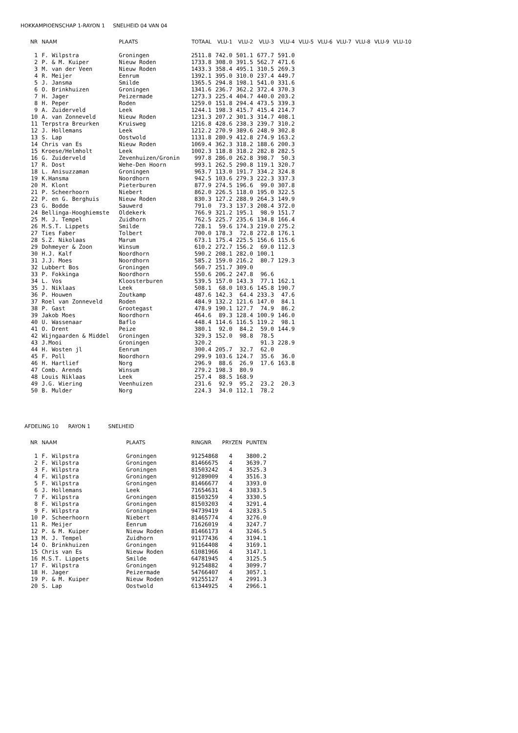HOKKAMPIOENSCHAP 1-RAYON 1 SNELHEID 04 VAN 04
| NR | NAAM | PLAATS | TOTAAL | VLU-1 | VLU-2 | VLU-3 | VLU-4 | VLU-5 | VLU-6 | VLU-7 | VLU-8 | VLU-9 | VLU-10 |
| --- | --- | --- | --- | --- | --- | --- | --- | --- | --- | --- | --- | --- | --- |
| 1 | F. Wilpstra | Groningen | 2511.8 | 742.0 | 501.1 | 677.7 | 591.0 | | | | | | |
| 2 | P. & M. Kuiper | Nieuw Roden | 1733.8 | 308.0 | 391.5 | 562.7 | 471.6 | | | | | | |
| 3 | M. van der Veen | Nieuw Roden | 1433.3 | 358.4 | 495.1 | 310.5 | 269.3 | | | | | | |
| 4 | R. Meijer | Eenrum | 1392.1 | 395.0 | 310.0 | 237.4 | 449.7 | | | | | | |
| 5 | J. Jansma | Smilde | 1365.5 | 294.8 | 198.1 | 541.0 | 331.6 | | | | | | |
| 6 | O. Brinkhuizen | Groningen | 1341.6 | 236.7 | 362.2 | 372.4 | 370.3 | | | | | | |
| 7 | H. Jager | Peizermade | 1273.3 | 225.4 | 404.7 | 440.0 | 203.2 | | | | | | |
| 8 | H. Peper | Roden | 1259.0 | 151.8 | 294.4 | 473.5 | 339.3 | | | | | | |
| 9 | A. Zuiderveld | Leek | 1244.1 | 198.3 | 415.7 | 415.4 | 214.7 | | | | | | |
| 10 | A. van Zonneveld | Nieuw Roden | 1231.3 | 207.2 | 301.3 | 314.7 | 408.1 | | | | | | |
| 11 | Terpstra Breurken | Kruisweg | 1216.8 | 428.6 | 238.3 | 239.7 | 310.2 | | | | | | |
| 12 | J. Hollemans | Leek | 1212.2 | 270.9 | 389.6 | 248.9 | 302.8 | | | | | | |
| 13 | S. Lap | Oostwold | 1131.8 | 280.9 | 412.8 | 274.9 | 163.2 | | | | | | |
| 14 | Chris van Es | Nieuw Roden | 1069.4 | 362.3 | 318.2 | 188.6 | 200.3 | | | | | | |
| 15 | Kroese/Helmholt | Leek | 1002.3 | 118.8 | 318.2 | 282.8 | 282.5 | | | | | | |
| 16 | G. Zuiderveld | Zevenhuizen/Gronin | 997.8 | 286.0 | 262.8 | 398.7 | 50.3 | | | | | | |
| 17 | R. Dost | Wehe-Den Hoorn | 993.1 | 262.5 | 290.8 | 119.1 | 320.7 | | | | | | |
| 18 | L. Anisuzzaman | Groningen | 963.7 | 113.0 | 191.7 | 334.2 | 324.8 | | | | | | |
| 19 | K.Hansma | Noordhorn | 942.5 | 103.6 | 279.3 | 222.3 | 337.3 | | | | | | |
| 20 | M. Klont | Pieterburen | 877.9 | 274.5 | 196.6 | 99.0 | 307.8 | | | | | | |
| 21 | P. Scheerhoorn | Niebert | 862.0 | 226.5 | 118.0 | 195.0 | 322.5 | | | | | | |
| 22 | P. en G. Berghuis | Nieuw Roden | 830.3 | 127.2 | 288.9 | 264.3 | 149.9 | | | | | | |
| 23 | G. Bodde | Sauwerd | 791.0 | 73.3 | 137.3 | 208.4 | 372.0 | | | | | | |
| 24 | Bellinga-Hooghiemste | Oldekerk | 766.9 | 321.2 | 195.1 | 98.9 | 151.7 | | | | | | |
| 25 | M. J. Tempel | Zuidhorn | 762.5 | 225.7 | 235.6 | 134.8 | 166.4 | | | | | | |
| 26 | M.S.T. Lippets | Smilde | 728.1 | 59.6 | 174.3 | 219.0 | 275.2 | | | | | | |
| 27 | Ties Faber | Tolbert | 700.0 | 178.3 | 72.8 | 272.8 | 176.1 | | | | | | |
| 28 | S.Z. Nikolaas | Marum | 673.1 | 175.4 | 225.5 | 156.6 | 115.6 | | | | | | |
| 29 | Dohmeyer & Zoon | Winsum | 610.2 | 272.7 | 156.2 | 69.0 | 112.3 | | | | | | |
| 30 | H.J. Kalf | Noordhorn | 590.2 | 208.1 | 282.0 | 100.1 | | | | | | | |
| 31 | J.J. Moes | Noordhorn | 585.2 | 159.0 | 216.2 | 80.7 | 129.3 | | | | | | |
| 32 | Lubbert Bos | Groningen | 560.7 | 251.7 | 309.0 | | | | | | | | |
| 33 | P. Fokkinga | Noordhorn | 550.6 | 206.2 | 247.8 | 96.6 | | | | | | | |
| 34 | L. Vos | Kloosterburen | 539.5 | 157.0 | 143.3 | 77.1 | 162.1 | | | | | | |
| 35 | J. Niklaas | Leek | 508.1 | 68.0 | 103.6 | 145.8 | 190.7 | | | | | | |
| 36 | P. Houwen | Zoutkamp | 487.6 | 142.3 | 64.4 | 233.3 | 47.6 | | | | | | |
| 37 | Roel van Zonneveld | Roden | 484.9 | 132.2 | 121.6 | 147.0 | 84.1 | | | | | | |
| 38 | P. Gast | Grootegast | 478.9 | 190.1 | 127.7 | 74.9 | 86.2 | | | | | | |
| 39 | Jakob Moes | Noordhorn | 464.6 | 89.3 | 128.4 | 100.9 | 146.0 | | | | | | |
| 40 | U. Wassenaar | Baflo | 448.4 | 114.6 | 116.5 | 119.2 | 98.1 | | | | | | |
| 41 | O. Drent | Peize | 380.1 | 92.0 | 84.2 | 59.0 | 144.9 | | | | | | |
| 42 | Wijngaarden & Middel | Groningen | 329.3 | 152.0 | 98.8 | 78.5 | | | | | | | |
| 43 | J.Mooi | Groningen | 320.2 | | | 91.3 | 228.9 | | | | | | |
| 44 | H. Wosten jl | Eenrum | 300.4 | 205.7 | 32.7 | 62.0 | | | | | | | |
| 45 | F. Poll | Noordhorn | 299.9 | 103.6 | 124.7 | 35.6 | 36.0 | | | | | | |
| 46 | H. Hartlief | Norg | 296.9 | 88.6 | 26.9 | 17.6 | 163.8 | | | | | | |
| 47 | Comb. Arends | Winsum | 279.2 | 198.3 | 80.9 | | | | | | | | |
| 48 | Louis Niklaas | Leek | 257.4 | 88.5 | 168.9 | | | | | | | | |
| 49 | J.G. Wiering | Veenhuizen | 231.6 | 92.9 | 95.2 | 23.2 | 20.3 | | | | | | |
| 50 | B. Mulder | Norg | 224.3 | 34.0 | 112.1 | 78.2 | | | | | | | |
AFDELING 10 RAYON 1 SNELHEID
| NR | NAAM | PLAATS | RINGNR | PRYZEN | PUNTEN |
| --- | --- | --- | --- | --- | --- |
| 1 | F. Wilpstra | Groningen | 91254868 | 4 | 3800.2 |
| 2 | F. Wilpstra | Groningen | 81466675 | 4 | 3639.7 |
| 3 | F. Wilpstra | Groningen | 81503242 | 4 | 3525.3 |
| 4 | F. Wilpstra | Groningen | 91289009 | 4 | 3516.3 |
| 5 | F. Wilpstra | Groningen | 81466677 | 4 | 3393.0 |
| 6 | J. Hollemans | Leek | 71654631 | 4 | 3383.5 |
| 7 | F. Wilpstra | Groningen | 81503259 | 4 | 3330.5 |
| 8 | F. Wilpstra | Groningen | 81503203 | 4 | 3291.4 |
| 9 | F. Wilpstra | Groningen | 94739419 | 4 | 3283.5 |
| 10 | P. Scheerhoorn | Niebert | 81465774 | 4 | 3276.0 |
| 11 | R. Meijer | Eenrum | 71626019 | 4 | 3247.7 |
| 12 | P. & M. Kuiper | Nieuw Roden | 81466173 | 4 | 3246.5 |
| 13 | M. J. Tempel | Zuidhorn | 91177436 | 4 | 3194.1 |
| 14 | O. Brinkhuizen | Groningen | 91164408 | 4 | 3169.1 |
| 15 | Chris van Es | Nieuw Roden | 61081966 | 4 | 3147.1 |
| 16 | M.S.T. Lippets | Smilde | 64781945 | 4 | 3125.5 |
| 17 | F. Wilpstra | Groningen | 91254882 | 4 | 3099.7 |
| 18 | H. Jager | Peizermade | 54766407 | 4 | 3057.1 |
| 19 | P. & M. Kuiper | Nieuw Roden | 91255127 | 4 | 2991.3 |
| 20 | S. Lap | Oostwold | 61344925 | 4 | 2966.1 |